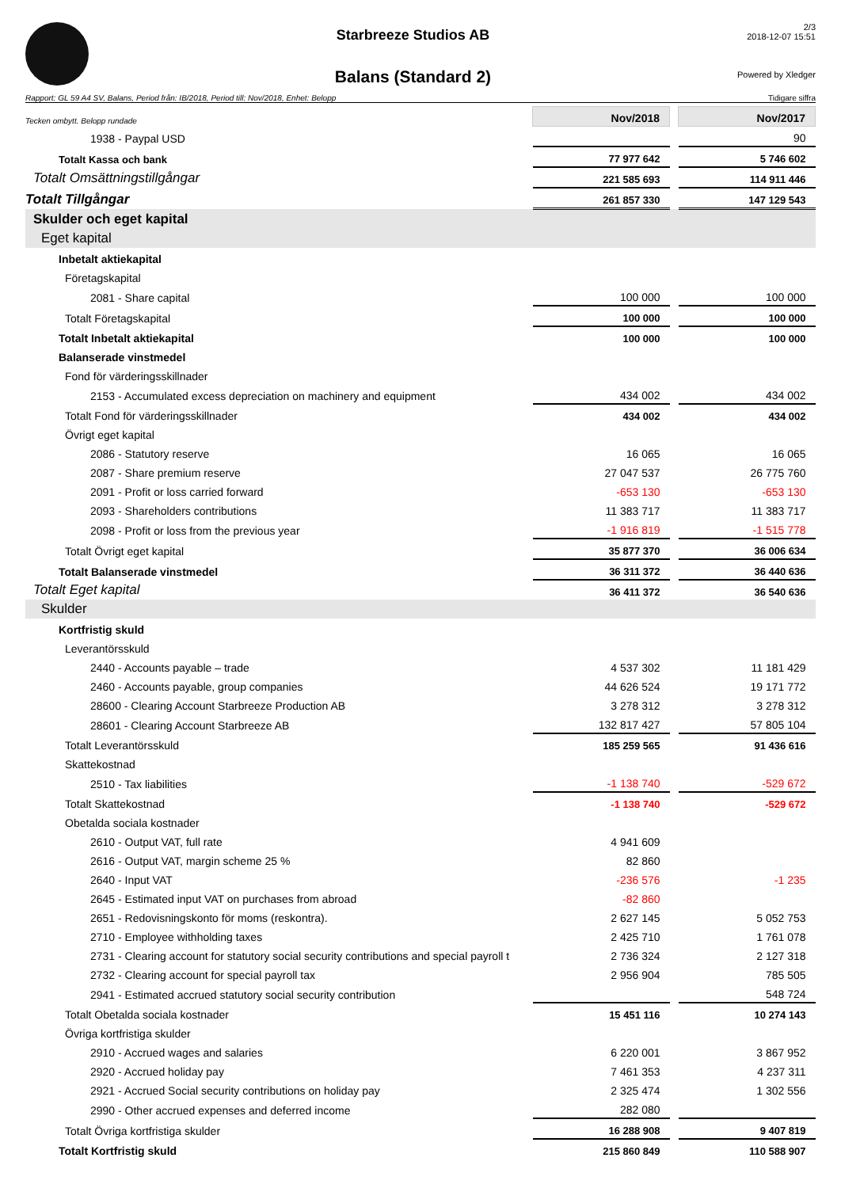Starbreeze Studios AB
Balans (Standard 2)
2/3
2018-12-07 15:51
Powered by Xledger
Rapport: GL 59 A4 SV, Balans, Period från: IB/2018, Period till: Nov/2018, Enhet: Belopp Tidigare siffra
| Tecken ombytt. Belopp rundade | Nov/2018 | | Nov/2017 |
| 1938 - Paypal USD | | | 90 |
| Totalt Kassa och bank | 77 977 642 | | 5 746 602 |
| Totalt Omsättningstillgångar | 221 585 693 | | 114 911 446 |
| Totalt Tillgångar | 261 857 330 | | 147 129 543 |
| Skulder och eget kapital | | | |
| Eget kapital | | | |
| Inbetalt aktiekapital | | | |
| Företagskapital | | | |
| 2081 - Share capital | 100 000 | | 100 000 |
| Totalt Företagskapital | 100 000 | | 100 000 |
| Totalt Inbetalt aktiekapital | 100 000 | | 100 000 |
| Balanserade vinstmedel | | | |
| Fond för värderingsskillnader | | | |
| 2153 - Accumulated excess depreciation on machinery and equipment | 434 002 | | 434 002 |
| Totalt Fond för värderingsskillnader | 434 002 | | 434 002 |
| Övrigt eget kapital | | | |
| 2086 - Statutory reserve | 16 065 | | 16 065 |
| 2087 - Share premium reserve | 27 047 537 | | 26 775 760 |
| 2091 - Profit or loss carried forward | -653 130 | | -653 130 |
| 2093 - Shareholders contributions | 11 383 717 | | 11 383 717 |
| 2098 - Profit or loss from the previous year | -1 916 819 | | -1 515 778 |
| Totalt Övrigt eget kapital | 35 877 370 | | 36 006 634 |
| Totalt Balanserade vinstmedel | 36 311 372 | | 36 440 636 |
| Totalt Eget kapital | 36 411 372 | | 36 540 636 |
| Skulder | | | |
| Kortfristig skuld | | | |
| Leverantörsskuld | | | |
| 2440 - Accounts payable – trade | 4 537 302 | | 11 181 429 |
| 2460 - Accounts payable, group companies | 44 626 524 | | 19 171 772 |
| 28600 - Clearing Account Starbreeze Production AB | 3 278 312 | | 3 278 312 |
| 28601 - Clearing Account Starbreeze AB | 132 817 427 | | 57 805 104 |
| Totalt Leverantörsskuld | 185 259 565 | | 91 436 616 |
| Skattekostnad | | | |
| 2510 - Tax liabilities | -1 138 740 | | -529 672 |
| Totalt Skattekostnad | -1 138 740 | | -529 672 |
| Obetalda sociala kostnader | | | |
| 2610 - Output VAT, full rate | 4 941 609 | | |
| 2616 - Output VAT, margin scheme 25 % | 82 860 | | |
| 2640 - Input VAT | -236 576 | | -1 235 |
| 2645 - Estimated input VAT on purchases from abroad | -82 860 | | |
| 2651 - Redovisningskonto för moms (reskontra). | 2 627 145 | | 5 052 753 |
| 2710 - Employee withholding taxes | 2 425 710 | | 1 761 078 |
| 2731 - Clearing account for statutory social security contributions and special payroll t | 2 736 324 | | 2 127 318 |
| 2732 - Clearing account for special payroll tax | 2 956 904 | | 785 505 |
| 2941 - Estimated accrued statutory social security contribution | | | 548 724 |
| Totalt Obetalda sociala kostnader | 15 451 116 | | 10 274 143 |
| Övriga kortfristiga skulder | | | |
| 2910 - Accrued wages and salaries | 6 220 001 | | 3 867 952 |
| 2920 - Accrued holiday pay | 7 461 353 | | 4 237 311 |
| 2921 - Accrued Social security contributions on holiday pay | 2 325 474 | | 1 302 556 |
| 2990 - Other accrued expenses and deferred income | 282 080 | | |
| Totalt Övriga kortfristiga skulder | 16 288 908 | | 9 407 819 |
| Totalt Kortfristig skuld | 215 860 849 | | 110 588 907 |